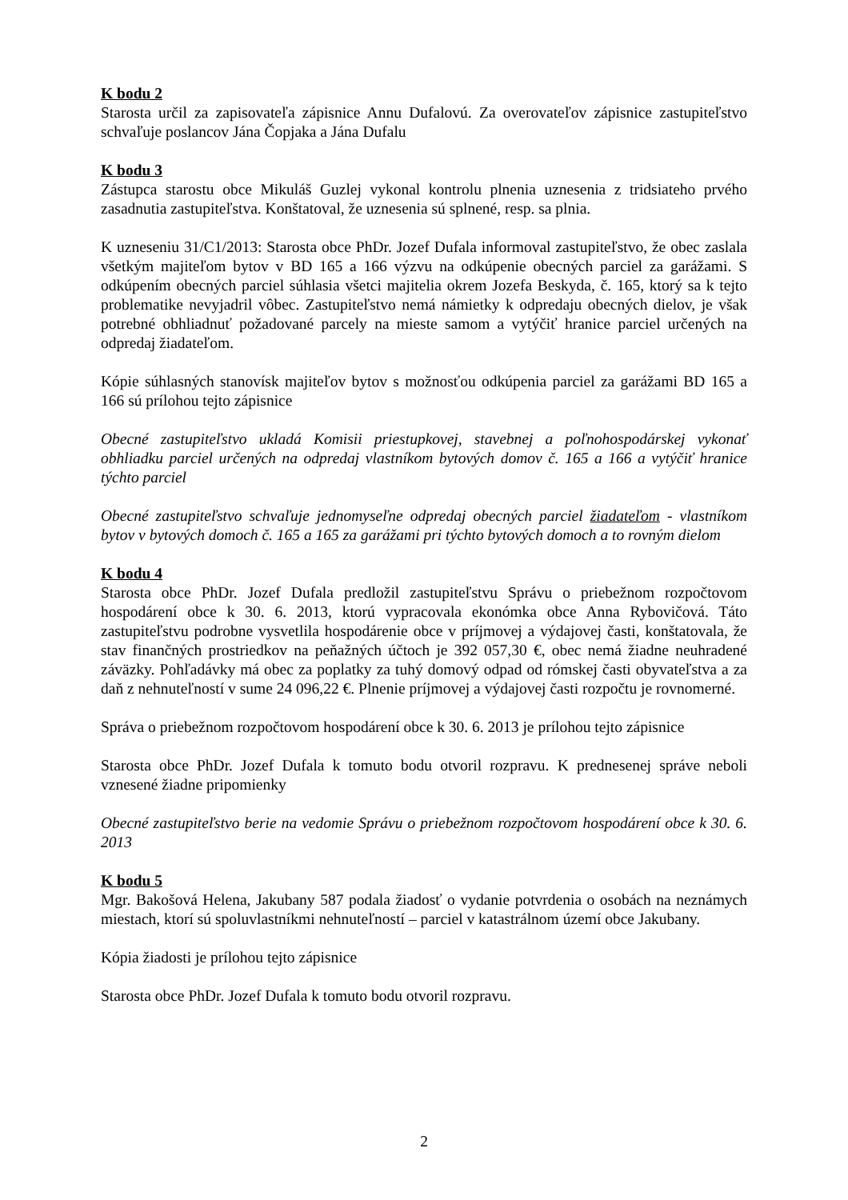K bodu 2
Starosta určil za zapisovateľa zápisnice Annu Dufalovú. Za overovateľov zápisnice zastupiteľstvo schvaľuje poslancov Jána Čopjaka a Jána Dufalu
K bodu 3
Zástupca starostu obce Mikuláš Guzlej vykonal kontrolu plnenia uznesenia z tridsiateho prvého zasadnutia zastupiteľstva. Konštatoval, že uznesenia sú splnené, resp. sa plnia.
K uzneseniu 31/C1/2013: Starosta obce PhDr. Jozef Dufala informoval zastupiteľstvo, že obec zaslala všetkým majiteľom bytov v BD 165 a 166 výzvu na odkúpenie obecných parciel za garážami. S odkúpením obecných parciel súhlasia všetci majitelia okrem Jozefa Beskyda, č. 165, ktorý sa k tejto problematike nevyjadril vôbec. Zastupiteľstvo nemá námietky k odpredaju obecných dielov, je však potrebné obhliadnuť požadované parcely na mieste samom a vytýčiť hranice parciel určených na odpredaj žiadateľom.
Kópie súhlasných stanovísk majiteľov bytov s možnosťou odkúpenia parciel za garážami BD 165 a 166 sú prílohou tejto zápisnice
Obecné zastupiteľstvo ukladá Komisii priestupkovej, stavebnej a poľnohospodárskej vykonať obhliadku parciel určených na odpredaj vlastníkom bytových domov č. 165 a 166 a vytýčiť hranice týchto parciel
Obecné zastupiteľstvo schvaľuje jednomyseľne odpredaj obecných parciel žiadateľom - vlastníkom bytov v bytových domoch č. 165 a 165 za garážami pri týchto bytových domoch a to rovným dielom
K bodu 4
Starosta obce PhDr. Jozef Dufala predložil zastupiteľstvu Správu o priebežnom rozpočtovom hospodárení obce k 30. 6. 2013, ktorú vypracovala ekonómka obce Anna Rybovičová. Táto zastupiteľstvu podrobne vysvetlila hospodárenie obce v príjmovej a výdajovej časti, konštatovala, že stav finančných prostriedkov na peňažných účtoch je 392 057,30 €, obec nemá žiadne neuhradené záväzky. Pohľadávky má obec za poplatky za tuhý domový odpad od rómskej časti obyvateľstva a za daň z nehnuteľností v sume 24 096,22 €. Plnenie príjmovej a výdajovej časti rozpočtu je rovnomerné.
Správa o priebežnom rozpočtovom hospodárení obce k 30. 6. 2013 je prílohou tejto zápisnice
Starosta obce PhDr. Jozef Dufala k tomuto bodu otvoril rozpravu. K prednesenej správe neboli vznesené žiadne pripomienky
Obecné zastupiteľstvo berie na vedomie Správu o priebežnom rozpočtovom hospodárení obce k 30. 6. 2013
K bodu 5
Mgr. Bakošová Helena, Jakubany 587 podala žiadosť o vydanie potvrdenia o osobách na neznámych miestach, ktorí sú spoluvlastníkmi nehnuteľností – parciel v katastrálnom území obce Jakubany.
Kópia žiadosti je prílohou tejto zápisnice
Starosta obce PhDr. Jozef Dufala k tomuto bodu otvoril rozpravu.
2